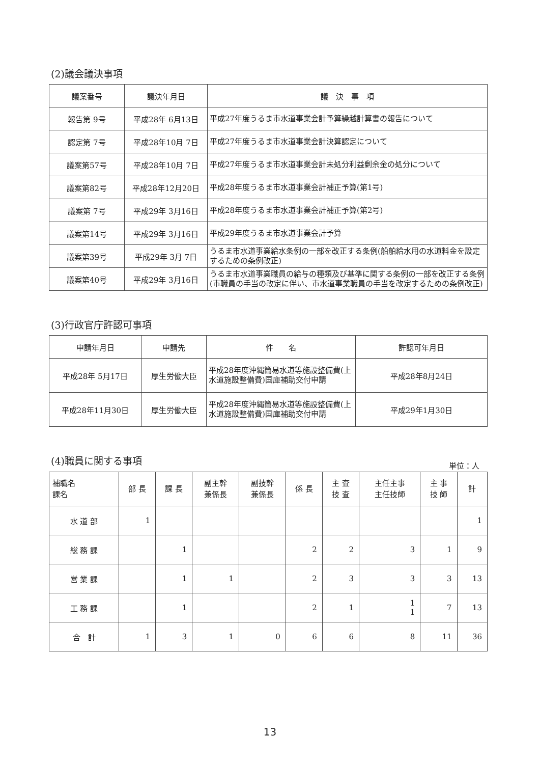(2)議会議決事項
| 議案番号 | 議決年月日 | 議 決 事 項 |
| --- | --- | --- |
| 報告第 9号 | 平成28年 6月13日 | 平成27年度うるま市水道事業会計予算繰越計算書の報告について |
| 認定第 7号 | 平成28年10月 7日 | 平成27年度うるま市水道事業会計決算認定について |
| 議案第57号 | 平成28年10月 7日 | 平成27年度うるま市水道事業会計未処分利益剰余金の処分について |
| 議案第82号 | 平成28年12月20日 | 平成28年度うるま市水道事業会計補正予算(第1号) |
| 議案第 7号 | 平成29年 3月16日 | 平成28年度うるま市水道事業会計補正予算(第2号) |
| 議案第14号 | 平成29年 3月16日 | 平成29年度うるま市水道事業会計予算 |
| 議案第39号 | 平成29年 3月 7日 | うるま市水道事業給水条例の一部を改正する条例(船舶給水用の水道料金を設定するための条例改正) |
| 議案第40号 | 平成29年 3月16日 | うるま市水道事業職員の給与の種類及び基準に関する条例の一部を改正する条例(市職員の手当の改定に伴い、市水道事業職員の手当を改定するための条例改正) |
(3)行政官庁許認可事項
| 申請年月日 | 申請先 | 件 名 | 許認可年月日 |
| --- | --- | --- | --- |
| 平成28年 5月17日 | 厚生労働大臣 | 平成28年度沖縄簡易水道等施設整備費(上水道施設整備費)国庫補助交付申請 | 平成28年8月24日 |
| 平成28年11月30日 | 厚生労働大臣 | 平成28年度沖縄簡易水道等施設整備費(上水道施設整備費)国庫補助交付申請 | 平成29年1月30日 |
(4)職員に関する事項
単位：人
| 補職名 課名 | 部 長 | 課 長 | 副主幹 兼係長 | 副技幹 兼係長 | 係 長 | 主 査 技 査 | 主任主事 主任技師 | 主 事 技 師 | 計 |
| --- | --- | --- | --- | --- | --- | --- | --- | --- | --- |
| 水 道 部 | 1 | | | | | | | | 1 |
| 総 務 課 | | 1 | | | 2 | 2 | 3 | 1 | 9 |
| 営 業 課 | | 1 | 1 | | 2 | 3 | 3 | 3 | 13 |
| 工 務 課 | | 1 | | | 2 | 1 | 1 1 | 7 | 13 |
| 合 計 | 1 | 3 | 1 | 0 | 6 | 6 | 8 | 11 | 36 |
13